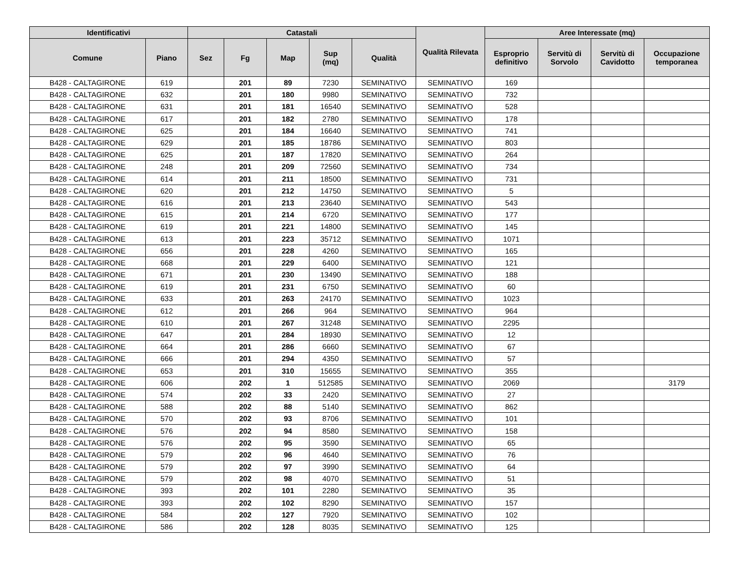| Identificativi | | Catastali | | | | | Qualità Rilevata | Aree Interessate (mq) | | | |
| --- | --- | --- | --- | --- | --- | --- | --- | --- | --- | --- | --- |
| Comune | Piano | Sez | Fg | Map | Sup (mq) | Qualità | | Esproprio definitivo | Servitù di Sorvolo | Servitù di Cavidotto | Occupazione temporanea |
| B428 - CALTAGIRONE | 619 | | 201 | 89 | 7230 | SEMINATIVO | SEMINATIVO | 169 | | | |
| B428 - CALTAGIRONE | 632 | | 201 | 180 | 9980 | SEMINATIVO | SEMINATIVO | 732 | | | |
| B428 - CALTAGIRONE | 631 | | 201 | 181 | 16540 | SEMINATIVO | SEMINATIVO | 528 | | | |
| B428 - CALTAGIRONE | 617 | | 201 | 182 | 2780 | SEMINATIVO | SEMINATIVO | 178 | | | |
| B428 - CALTAGIRONE | 625 | | 201 | 184 | 16640 | SEMINATIVO | SEMINATIVO | 741 | | | |
| B428 - CALTAGIRONE | 629 | | 201 | 185 | 18786 | SEMINATIVO | SEMINATIVO | 803 | | | |
| B428 - CALTAGIRONE | 625 | | 201 | 187 | 17820 | SEMINATIVO | SEMINATIVO | 264 | | | |
| B428 - CALTAGIRONE | 248 | | 201 | 209 | 72560 | SEMINATIVO | SEMINATIVO | 734 | | | |
| B428 - CALTAGIRONE | 614 | | 201 | 211 | 18500 | SEMINATIVO | SEMINATIVO | 731 | | | |
| B428 - CALTAGIRONE | 620 | | 201 | 212 | 14750 | SEMINATIVO | SEMINATIVO | 5 | | | |
| B428 - CALTAGIRONE | 616 | | 201 | 213 | 23640 | SEMINATIVO | SEMINATIVO | 543 | | | |
| B428 - CALTAGIRONE | 615 | | 201 | 214 | 6720 | SEMINATIVO | SEMINATIVO | 177 | | | |
| B428 - CALTAGIRONE | 619 | | 201 | 221 | 14800 | SEMINATIVO | SEMINATIVO | 145 | | | |
| B428 - CALTAGIRONE | 613 | | 201 | 223 | 35712 | SEMINATIVO | SEMINATIVO | 1071 | | | |
| B428 - CALTAGIRONE | 656 | | 201 | 228 | 4260 | SEMINATIVO | SEMINATIVO | 165 | | | |
| B428 - CALTAGIRONE | 668 | | 201 | 229 | 6400 | SEMINATIVO | SEMINATIVO | 121 | | | |
| B428 - CALTAGIRONE | 671 | | 201 | 230 | 13490 | SEMINATIVO | SEMINATIVO | 188 | | | |
| B428 - CALTAGIRONE | 619 | | 201 | 231 | 6750 | SEMINATIVO | SEMINATIVO | 60 | | | |
| B428 - CALTAGIRONE | 633 | | 201 | 263 | 24170 | SEMINATIVO | SEMINATIVO | 1023 | | | |
| B428 - CALTAGIRONE | 612 | | 201 | 266 | 964 | SEMINATIVO | SEMINATIVO | 964 | | | |
| B428 - CALTAGIRONE | 610 | | 201 | 267 | 31248 | SEMINATIVO | SEMINATIVO | 2295 | | | |
| B428 - CALTAGIRONE | 647 | | 201 | 284 | 18930 | SEMINATIVO | SEMINATIVO | 12 | | | |
| B428 - CALTAGIRONE | 664 | | 201 | 286 | 6660 | SEMINATIVO | SEMINATIVO | 67 | | | |
| B428 - CALTAGIRONE | 666 | | 201 | 294 | 4350 | SEMINATIVO | SEMINATIVO | 57 | | | |
| B428 - CALTAGIRONE | 653 | | 201 | 310 | 15655 | SEMINATIVO | SEMINATIVO | 355 | | | |
| B428 - CALTAGIRONE | 606 | | 202 | 1 | 512585 | SEMINATIVO | SEMINATIVO | 2069 | | | 3179 |
| B428 - CALTAGIRONE | 574 | | 202 | 33 | 2420 | SEMINATIVO | SEMINATIVO | 27 | | | |
| B428 - CALTAGIRONE | 588 | | 202 | 88 | 5140 | SEMINATIVO | SEMINATIVO | 862 | | | |
| B428 - CALTAGIRONE | 570 | | 202 | 93 | 8706 | SEMINATIVO | SEMINATIVO | 101 | | | |
| B428 - CALTAGIRONE | 576 | | 202 | 94 | 8580 | SEMINATIVO | SEMINATIVO | 158 | | | |
| B428 - CALTAGIRONE | 576 | | 202 | 95 | 3590 | SEMINATIVO | SEMINATIVO | 65 | | | |
| B428 - CALTAGIRONE | 579 | | 202 | 96 | 4640 | SEMINATIVO | SEMINATIVO | 76 | | | |
| B428 - CALTAGIRONE | 579 | | 202 | 97 | 3990 | SEMINATIVO | SEMINATIVO | 64 | | | |
| B428 - CALTAGIRONE | 579 | | 202 | 98 | 4070 | SEMINATIVO | SEMINATIVO | 51 | | | |
| B428 - CALTAGIRONE | 393 | | 202 | 101 | 2280 | SEMINATIVO | SEMINATIVO | 35 | | | |
| B428 - CALTAGIRONE | 393 | | 202 | 102 | 8290 | SEMINATIVO | SEMINATIVO | 157 | | | |
| B428 - CALTAGIRONE | 584 | | 202 | 127 | 7920 | SEMINATIVO | SEMINATIVO | 102 | | | |
| B428 - CALTAGIRONE | 586 | | 202 | 128 | 8035 | SEMINATIVO | SEMINATIVO | 125 | | | |